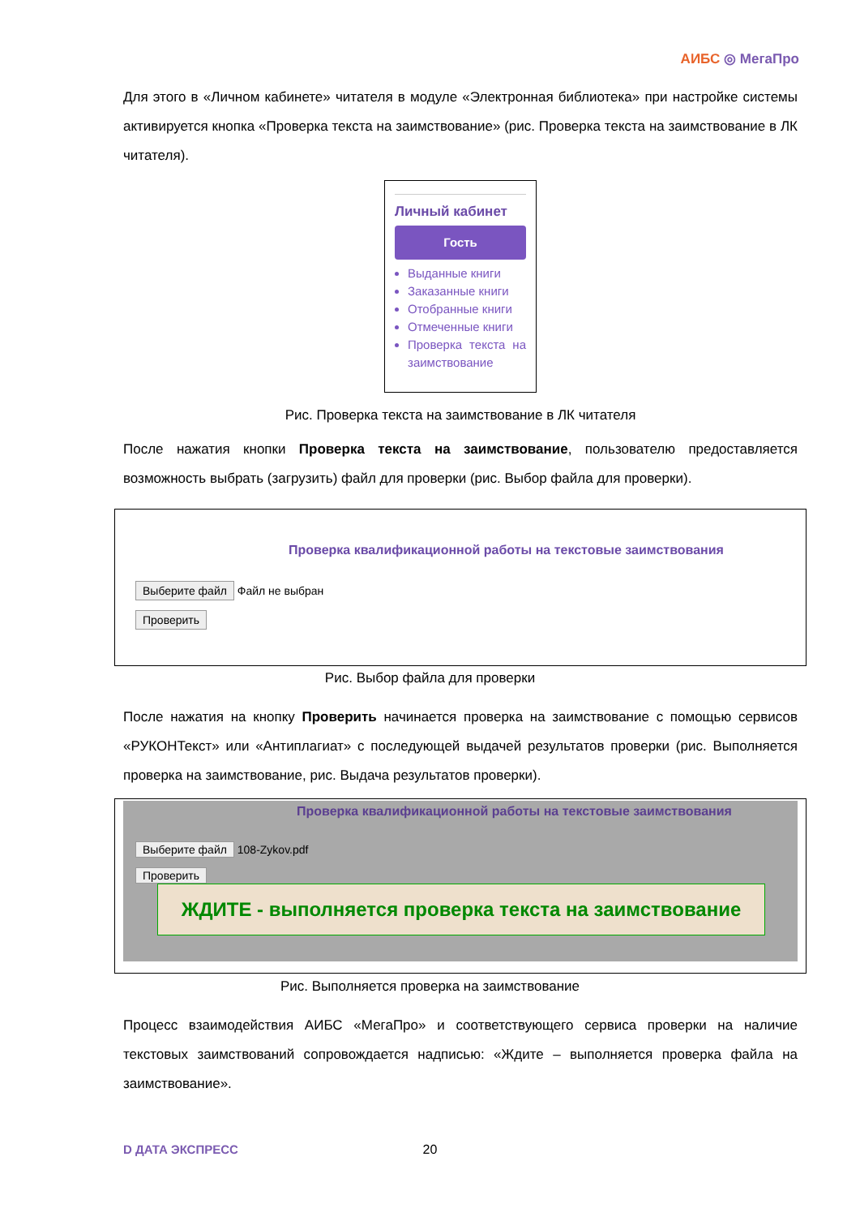АИБС ◎ МегаПро
Для этого в «Личном кабинете» читателя в модуле «Электронная библиотека» при настройке системы активируется кнопка «Проверка текста на заимствование» (рис. Проверка текста на заимствование в ЛК читателя).
Личный кабинет
Гость
Выданные книги
Заказанные книги
Отобранные книги
Отмеченные книги
Проверка текста на заимствование
Рис. Проверка текста на заимствование в ЛК читателя
После нажатия кнопки Проверка текста на заимствование, пользователю предоставляется возможность выбрать (загрузить) файл для проверки (рис. Выбор файла для проверки).
Проверка квалификационной работы на текстовые заимствования
Выберите файл Файл не выбран
Проверить
Рис. Выбор файла для проверки
После нажатия на кнопку Проверить начинается проверка на заимствование с помощью сервисов «РУКОНТекст» или «Антиплагиат» с последующей выдачей результатов проверки (рис. Выполняется проверка на заимствование, рис. Выдача результатов проверки).
Проверка квалификационной работы на текстовые заимствования
Выберите файл 108-Zykov.pdf
Проверить
ЖДИТЕ - выполняется проверка текста на заимствование
Рис. Выполняется проверка на заимствование
Процесс взаимодействия АИБС «МегаПро» и соответствующего сервиса проверки на наличие текстовых заимствований сопровождается надписью: «Ждите – выполняется проверка файла на заимствование».
D ДАТА ЭКСПРЕСС 20